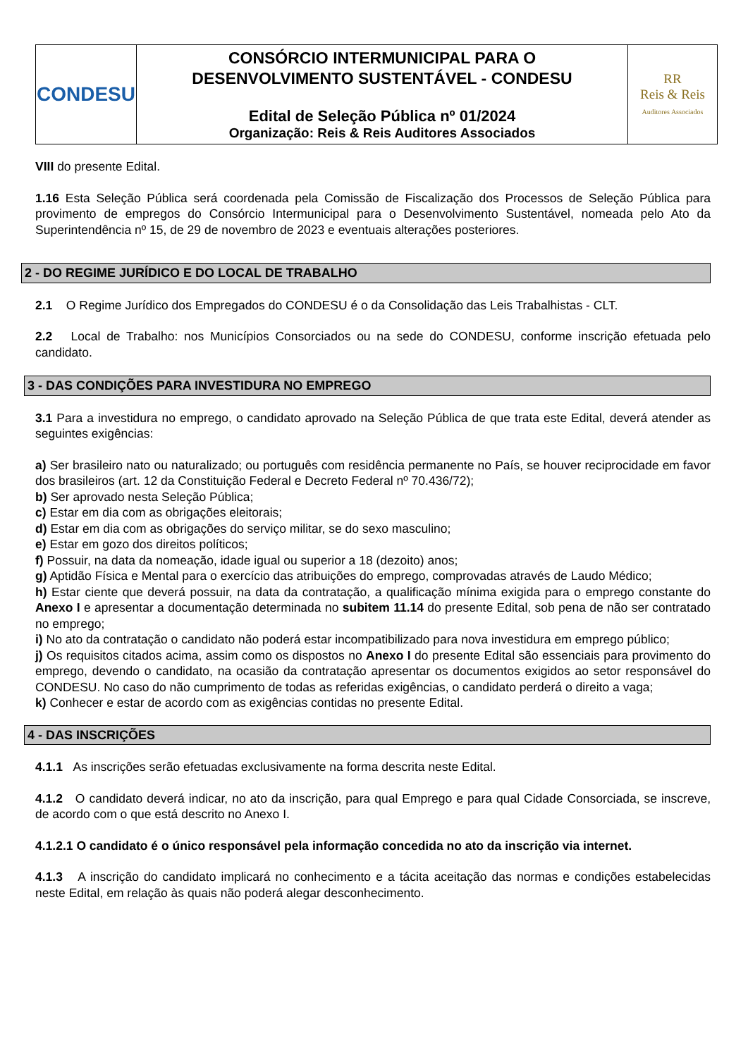| CONDESU | CONSÓRCIO INTERMUNICIPAL PARA O DESENVOLVIMENTO SUSTENTÁVEL - CONDESU Edital de Seleção Pública nº 01/2024 Organização: Reis & Reis Auditores Associados | RR Reis & Reis Auditores Associados |
VIII do presente Edital.
1.16 Esta Seleção Pública será coordenada pela Comissão de Fiscalização dos Processos de Seleção Pública para provimento de empregos do Consórcio Intermunicipal para o Desenvolvimento Sustentável, nomeada pelo Ato da Superintendência nº 15, de 29 de novembro de 2023 e eventuais alterações posteriores.
2 - DO REGIME JURÍDICO E DO LOCAL DE TRABALHO
2.1 O Regime Jurídico dos Empregados do CONDESU é o da Consolidação das Leis Trabalhistas - CLT.
2.2 Local de Trabalho: nos Municípios Consorciados ou na sede do CONDESU, conforme inscrição efetuada pelo candidato.
3 - DAS CONDIÇÕES PARA INVESTIDURA NO EMPREGO
3.1 Para a investidura no emprego, o candidato aprovado na Seleção Pública de que trata este Edital, deverá atender as seguintes exigências:
a) Ser brasileiro nato ou naturalizado; ou português com residência permanente no País, se houver reciprocidade em favor dos brasileiros (art. 12 da Constituição Federal e Decreto Federal nº 70.436/72);
b) Ser aprovado nesta Seleção Pública;
c) Estar em dia com as obrigações eleitorais;
d) Estar em dia com as obrigações do serviço militar, se do sexo masculino;
e) Estar em gozo dos direitos políticos;
f) Possuir, na data da nomeação, idade igual ou superior a 18 (dezoito) anos;
g) Aptidão Física e Mental para o exercício das atribuições do emprego, comprovadas através de Laudo Médico;
h) Estar ciente que deverá possuir, na data da contratação, a qualificação mínima exigida para o emprego constante do Anexo I e apresentar a documentação determinada no subitem 11.14 do presente Edital, sob pena de não ser contratado no emprego;
i) No ato da contratação o candidato não poderá estar incompatibilizado para nova investidura em emprego público;
j) Os requisitos citados acima, assim como os dispostos no Anexo I do presente Edital são essenciais para provimento do emprego, devendo o candidato, na ocasião da contratação apresentar os documentos exigidos ao setor responsável do CONDESU. No caso do não cumprimento de todas as referidas exigências, o candidato perderá o direito a vaga;
k) Conhecer e estar de acordo com as exigências contidas no presente Edital.
4 - DAS INSCRIÇÕES
4.1.1 As inscrições serão efetuadas exclusivamente na forma descrita neste Edital.
4.1.2 O candidato deverá indicar, no ato da inscrição, para qual Emprego e para qual Cidade Consorciada, se inscreve, de acordo com o que está descrito no Anexo I.
4.1.2.1 O candidato é o único responsável pela informação concedida no ato da inscrição via internet.
4.1.3 A inscrição do candidato implicará no conhecimento e a tácita aceitação das normas e condições estabelecidas neste Edital, em relação às quais não poderá alegar desconhecimento.